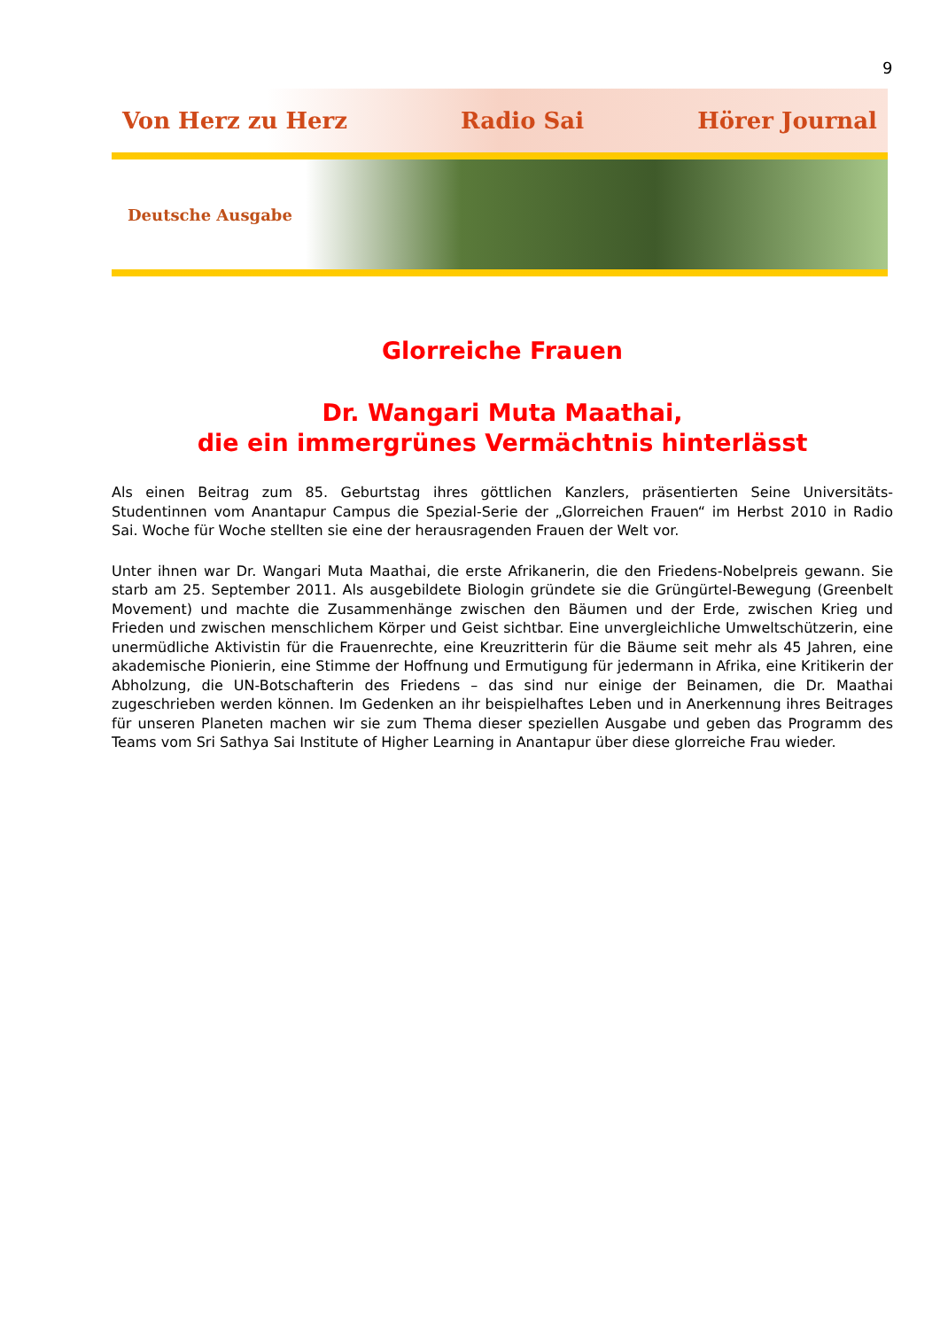9
Von Herz zu Herz Radio Sai Hörer Journal
Deutsche Ausgabe
Glorreiche Frauen
Dr. Wangari Muta Maathai,
die ein immergrünes Vermächtnis hinterlässt
Als einen Beitrag zum 85. Geburtstag ihres göttlichen Kanzlers, präsentierten Seine Universitäts-Studentinnen vom Anantapur Campus die Spezial-Serie der „Glorreichen Frauen“ im Herbst 2010 in Radio Sai. Woche für Woche stellten sie eine der herausragenden Frauen der Welt vor.
Unter ihnen war Dr. Wangari Muta Maathai, die erste Afrikanerin, die den Friedens-Nobelpreis gewann. Sie starb am 25. September 2011. Als ausgebildete Biologin gründete sie die Grüngürtel-Bewegung (Greenbelt Movement) und machte die Zusammenhänge zwischen den Bäumen und der Erde, zwischen Krieg und Frieden und zwischen menschlichem Körper und Geist sichtbar. Eine unvergleichliche Umweltschützerin, eine unermüdliche Aktivistin für die Frauenrechte, eine Kreuzritterin für die Bäume seit mehr als 45 Jahren, eine akademische Pionierin, eine Stimme der Hoffnung und Ermutigung für jedermann in Afrika, eine Kritikerin der Abholzung, die UN-Botschafterin des Friedens – das sind nur einige der Beinamen, die Dr. Maathai zugeschrieben werden können. Im Gedenken an ihr beispielhaftes Leben und in Anerkennung ihres Beitrages für unseren Planeten machen wir sie zum Thema dieser speziellen Ausgabe und geben das Programm des Teams vom Sri Sathya Sai Institute of Higher Learning in Anantapur über diese glorreiche Frau wieder.